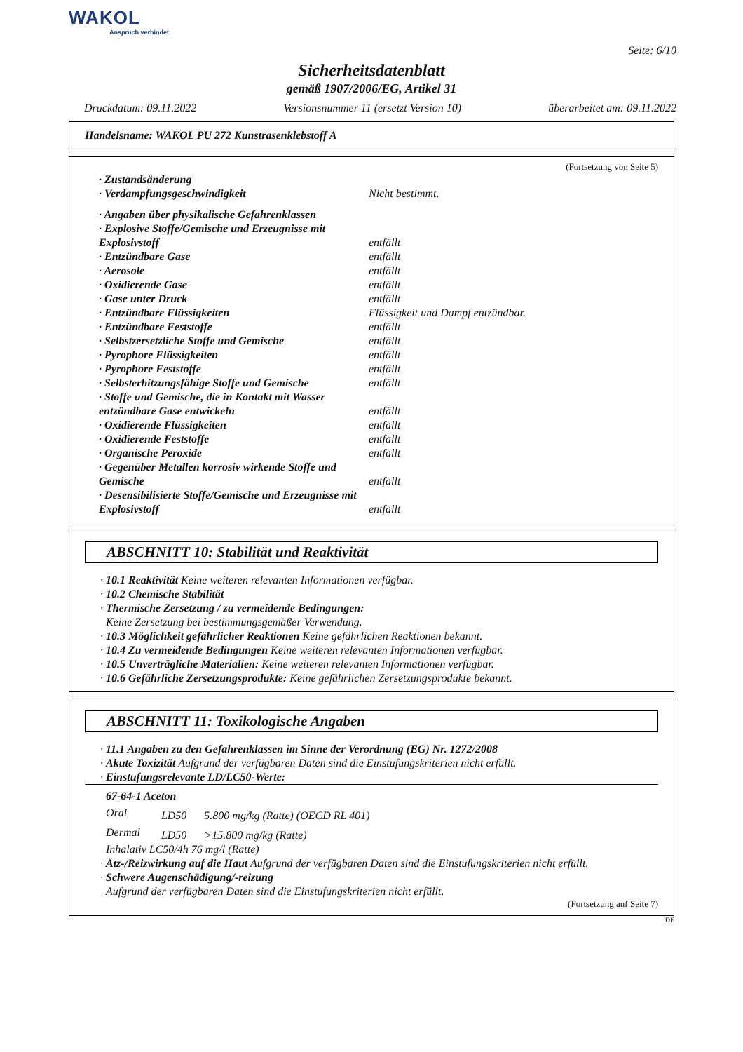WAKOL
Anspruch verbindet
Seite: 6/10
Sicherheitsdatenblatt
gemäß 1907/2006/EG, Artikel 31
Druckdatum: 09.11.2022 Versionsnummer 11 (ersetzt Version 10) überarbeitet am: 09.11.2022
Handelsname: WAKOL PU 272 Kunstrasenklebstoff A
(Fortsetzung von Seite 5)
| · Zustandsänderung | |
| · Verdampfungsgeschwindigkeit | Nicht bestimmt. |
| · Angaben über physikalische Gefahrenklassen | |
| · Explosive Stoffe/Gemische und Erzeugnisse mit Explosivstoff | entfällt |
| · Entzündbare Gase | entfällt |
| · Aerosole | entfällt |
| · Oxidierende Gase | entfällt |
| · Gase unter Druck | entfällt |
| · Entzündbare Flüssigkeiten | Flüssigkeit und Dampf entzündbar. |
| · Entzündbare Feststoffe | entfällt |
| · Selbstzersetzliche Stoffe und Gemische | entfällt |
| · Pyrophore Flüssigkeiten | entfällt |
| · Pyrophore Feststoffe | entfällt |
| · Selbsterhitzungsfähige Stoffe und Gemische | entfällt |
| · Stoffe und Gemische, die in Kontakt mit Wasser entzündbare Gase entwickeln | entfällt |
| · Oxidierende Flüssigkeiten | entfällt |
| · Oxidierende Feststoffe | entfällt |
| · Organische Peroxide | entfällt |
| · Gegenüber Metallen korrosiv wirkende Stoffe und Gemische | entfällt |
| · Desensibilisierte Stoffe/Gemische und Erzeugnisse mit Explosivstoff | entfällt |
ABSCHNITT 10: Stabilität und Reaktivität
· 10.1 Reaktivität Keine weiteren relevanten Informationen verfügbar.
· 10.2 Chemische Stabilität
· Thermische Zersetzung / zu vermeidende Bedingungen:
Keine Zersetzung bei bestimmungsgemäßer Verwendung.
· 10.3 Möglichkeit gefährlicher Reaktionen Keine gefährlichen Reaktionen bekannt.
· 10.4 Zu vermeidende Bedingungen Keine weiteren relevanten Informationen verfügbar.
· 10.5 Unverträgliche Materialien: Keine weiteren relevanten Informationen verfügbar.
· 10.6 Gefährliche Zersetzungsprodukte: Keine gefährlichen Zersetzungsprodukte bekannt.
ABSCHNITT 11: Toxikologische Angaben
· 11.1 Angaben zu den Gefahrenklassen im Sinne der Verordnung (EG) Nr. 1272/2008
· Akute Toxizität Aufgrund der verfügbaren Daten sind die Einstufungskriterien nicht erfüllt.
· Einstufungsrelevante LD/LC50-Werte:
67-64-1 Aceton
| Oral | LD50 | 5.800 mg/kg (Ratte) (OECD RL 401) |
| Dermal | LD50 | >15.800 mg/kg (Ratte) |
Inhalativ LC50/4h 76 mg/l (Ratte)
· Ätz-/Reizwirkung auf die Haut Aufgrund der verfügbaren Daten sind die Einstufungskriterien nicht erfüllt.
· Schwere Augenschädigung/-reizung
Aufgrund der verfügbaren Daten sind die Einstufungskriterien nicht erfüllt.
(Fortsetzung auf Seite 7)
DE